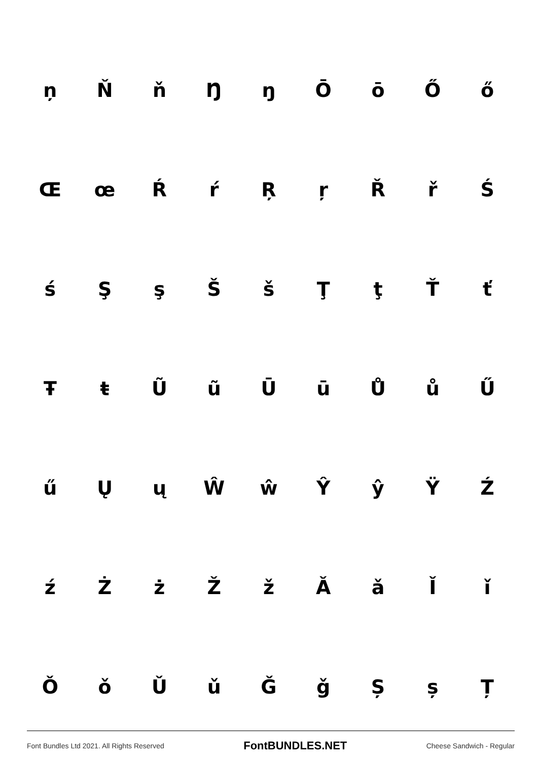| ņ | Ň | ň | Ŋ | ŋ | Ō | ō | Ő | ő |
| Œ | œ | Ŕ | ŕ | Ŗ | ŗ | Ř | ř | Ś |
| ś | Ş | ş | Š | š | Ţ | ţ | Ť | ť |
| Ŧ | ŧ | Ũ | ũ | Ū | ū | Ů | ů | Ű |
| ű | Ų | ų | Ŵ | ŵ | Ŷ | ŷ | Ÿ | Ź |
| ź | Ż | ż | Ž | ž | Ǎ | ǎ | Ǐ | ǐ |
| Ǒ | ǒ | Ǔ | ǔ | Ǧ | ǧ | Ș | ș | Ț |
Font Bundles Ltd 2021. All Rights Reserved FontBUNDLES.NET Cheese Sandwich - Regular